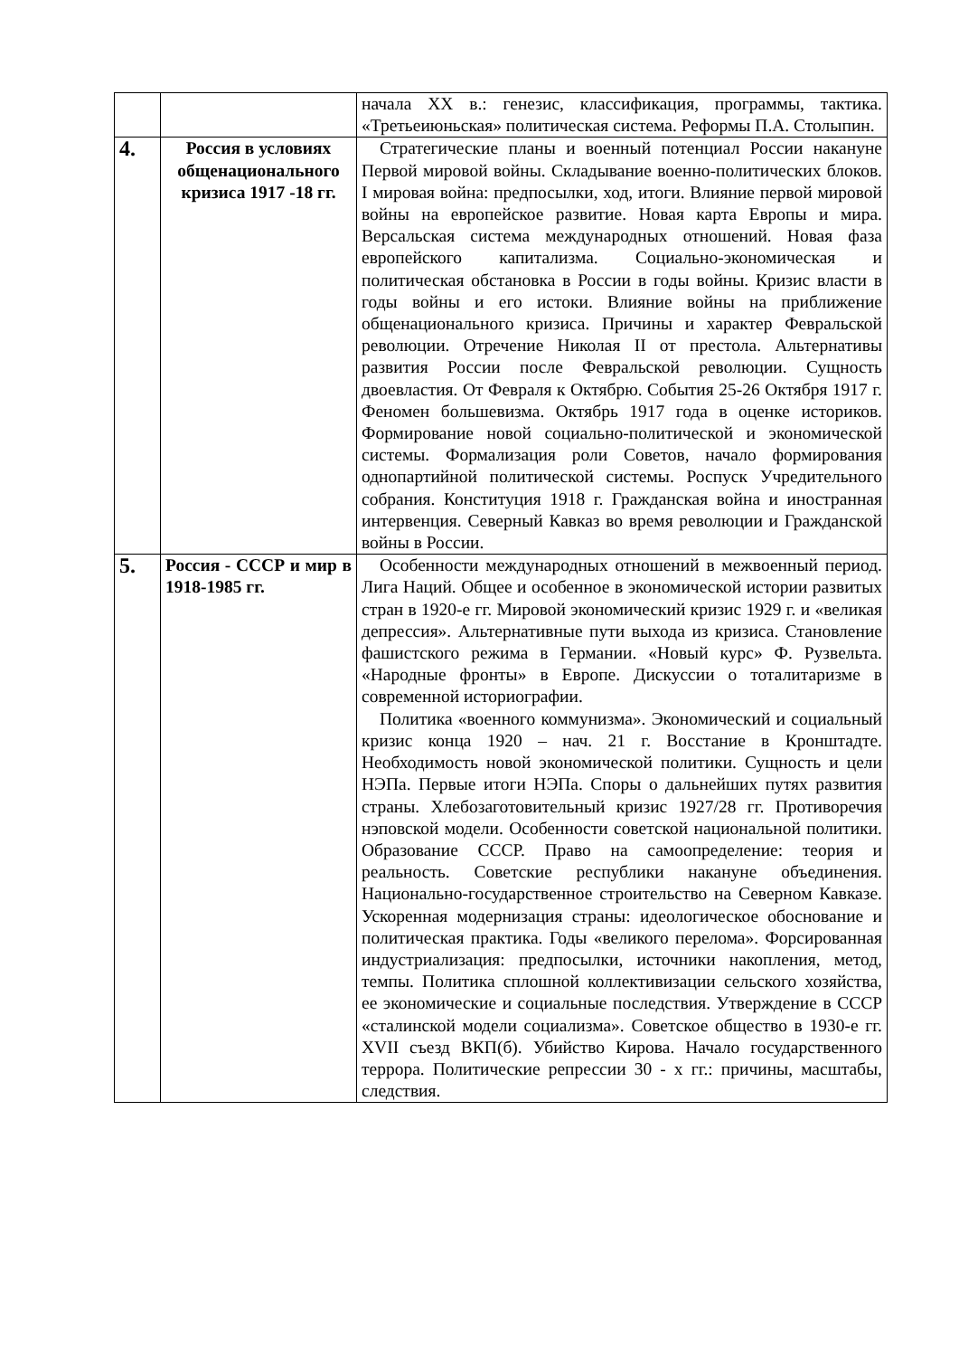| | | начала XX в.: генезис, классификация, программы, тактика. «Третьеиюньская» политическая система. Реформы П.А. Столыпин. |
| 4. | Россия в условиях общенационального кризиса 1917 -18 гг. | Стратегические планы и военный потенциал России накануне Первой мировой войны. Складывание военно-политических блоков. I мировая война: предпосылки, ход, итоги. Влияние первой мировой войны на европейское развитие. Новая карта Европы и мира. Версальская система международных отношений. Новая фаза европейского капитализма. Социально-экономическая и политическая обстановка в России в годы войны. Кризис власти в годы войны и его истоки. Влияние войны на приближение общенационального кризиса. Причины и характер Февральской революции. Отречение Николая II от престола. Альтернативы развития России после Февральской революции. Сущность двоевластия. От Февраля к Октябрю. События 25-26 Октября 1917 г. Феномен большевизма. Октябрь 1917 года в оценке историков. Формирование новой социально-политической и экономической системы. Формализация роли Советов, начало формирования однопартийной политической системы. Роспуск Учредительного собрания. Конституция 1918 г. Гражданская война и иностранная интервенция. Северный Кавказ во время революции и Гражданской войны в России. |
| 5. | Россия - СССР и мир в 1918-1985 гг. | Особенности международных отношений в межвоенный период. Лига Наций. Общее и особенное в экономической истории развитых стран в 1920-е гг. Мировой экономический кризис 1929 г. и «великая депрессия». Альтернативные пути выхода из кризиса. Становление фашистского режима в Германии. «Новый курс» Ф. Рузвельта. «Народные фронты» в Европе. Дискуссии о тоталитаризме в современной историографии. Политика «военного коммунизма». Экономический и социальный кризис конца 1920 – нач. 21 г. Восстание в Кронштадте. Необходимость новой экономической политики. Сущность и цели НЭПа. Первые итоги НЭПа. Споры о дальнейших путях развития страны. Хлебозаготовительный кризис 1927/28 гг. Противоречия нэповской модели. Особенности советской национальной политики. Образование СССР. Право на самоопределение: теория и реальность. Советские республики накануне объединения. Национально-государственное строительство на Северном Кавказе. Ускоренная модернизация страны: идеологическое обоснование и политическая практика. Годы «великого перелома». Форсированная индустриализация: предпосылки, источники накопления, метод, темпы. Политика сплошной коллективизации сельского хозяйства, ее экономические и социальные последствия. Утверждение в СССР «сталинской модели социализма». Советское общество в 1930-е гг. XVII съезд ВКП(б). Убийство Кирова. Начало государственного террора. Политические репрессии 30 - х гг.: причины, масштабы, следствия. |